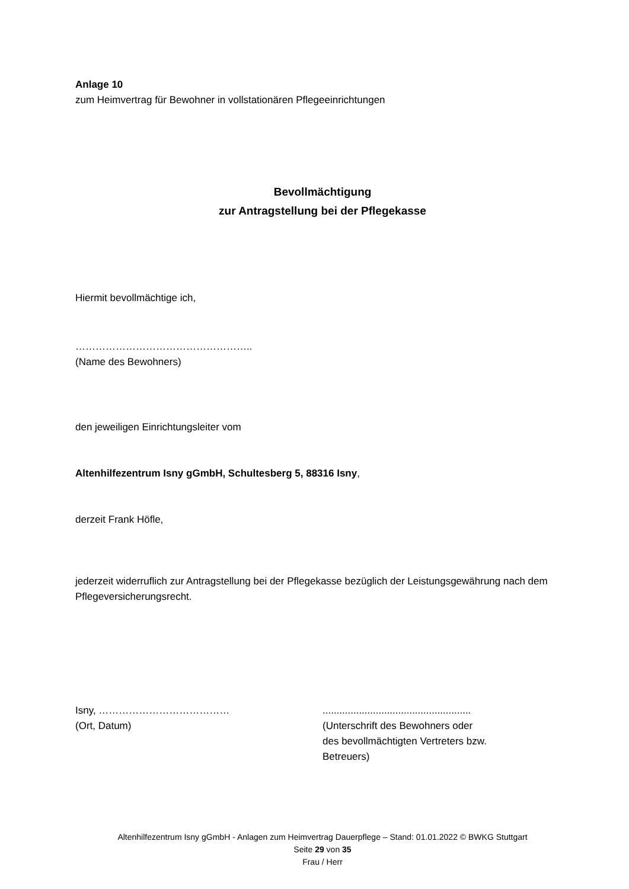Anlage 10
zum Heimvertrag für Bewohner in vollstationären Pflegeeinrichtungen
Bevollmächtigung
zur Antragstellung bei der Pflegekasse
Hiermit bevollmächtige ich,
……………………………………………..
(Name des Bewohners)
den jeweiligen Einrichtungsleiter vom
Altenhilfezentrum Isny gGmbH, Schultesberg 5, 88316 Isny,
derzeit Frank Höfle,
jederzeit widerruflich zur Antragstellung bei der Pflegekasse bezüglich der Leistungsgewährung nach dem Pflegeversicherungsrecht.
Isny, …………………………………
(Ort, Datum)
.....................................................
(Unterschrift des Bewohners oder
des bevollmächtigten Vertreters bzw.
Betreuers)
Altenhilfezentrum Isny gGmbH - Anlagen zum Heimvertrag Dauerpflege – Stand: 01.01.2022 © BWKG Stuttgart
Seite 29 von 35
Frau / Herr